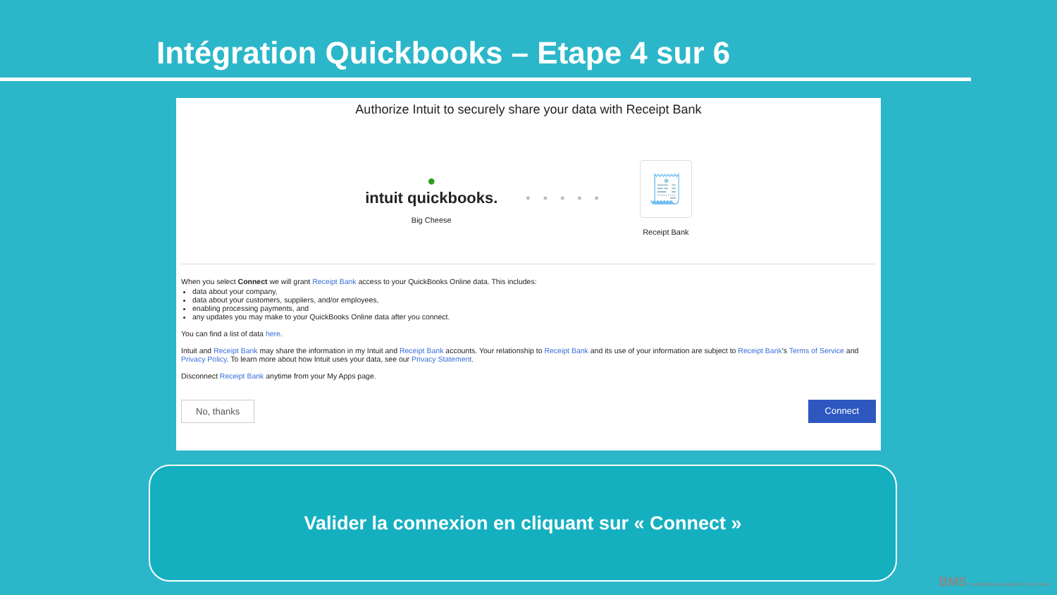Intégration Quickbooks – Etape 4 sur 6
Authorize Intuit to securely share your data with Receipt Bank
●
intuit quickbooks.
Big Cheese
•••••
🧾
Receipt Bank
When you select Connect we will grant Receipt Bank access to your QuickBooks Online data. This includes:
data about your company,
data about your customers, suppliers, and/or employees,
enabling processing payments, and
any updates you may make to your QuickBooks Online data after you connect.
You can find a list of data here.
Intuit and Receipt Bank may share the information in my Intuit and Receipt Bank accounts. Your relationship to Receipt Bank and its use of your information are subject to Receipt Bank's Terms of Service and Privacy Policy. To learn more about how Intuit uses your data, see our Privacy Statement.
Disconnect Receipt Bank anytime from your My Apps page.
No, thanks Connect
Valider la connexion en cliquant sur « Connect »
BMS BUSINESS MANAGEMENT SOLUTIONS